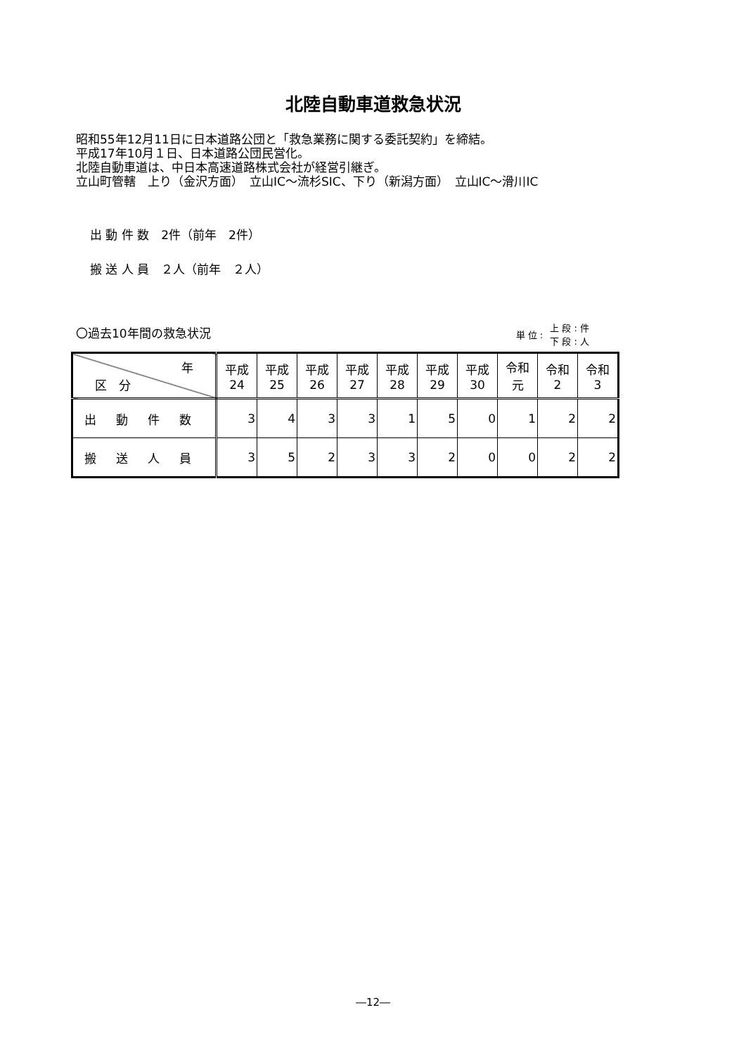北陸自動車道救急状況
昭和55年12月11日に日本道路公団と「救急業務に関する委託契約」を締結。
平成17年10月１日、日本道路公団民営化。
北陸自動車道は、中日本高速道路株式会社が経営引継ぎ。
立山町管轄　上り（金沢方面）　立山IC～流杉SIC、下り（新潟方面）　立山IC～滑川IC
出 動 件 数　2件（前年　2件）
搬 送 人 員　２人（前年　２人）
〇過去10年間の救急状況 単 位 : 上 段 : 件
下 段 : 人
| 年 区 分 | 平成 24 | 平成 25 | 平成 26 | 平成 27 | 平成 28 | 平成 29 | 平成 30 | 令和 元 | 令和 2 | 令和 3 |
| --- | --- | --- | --- | --- | --- | --- | --- | --- | --- | --- |
| 出動件数 | 3 | 4 | 3 | 3 | 1 | 5 | 0 | 1 | 2 | 2 |
| 搬送人員 | 3 | 5 | 2 | 3 | 3 | 2 | 0 | 0 | 2 | 2 |
―12―